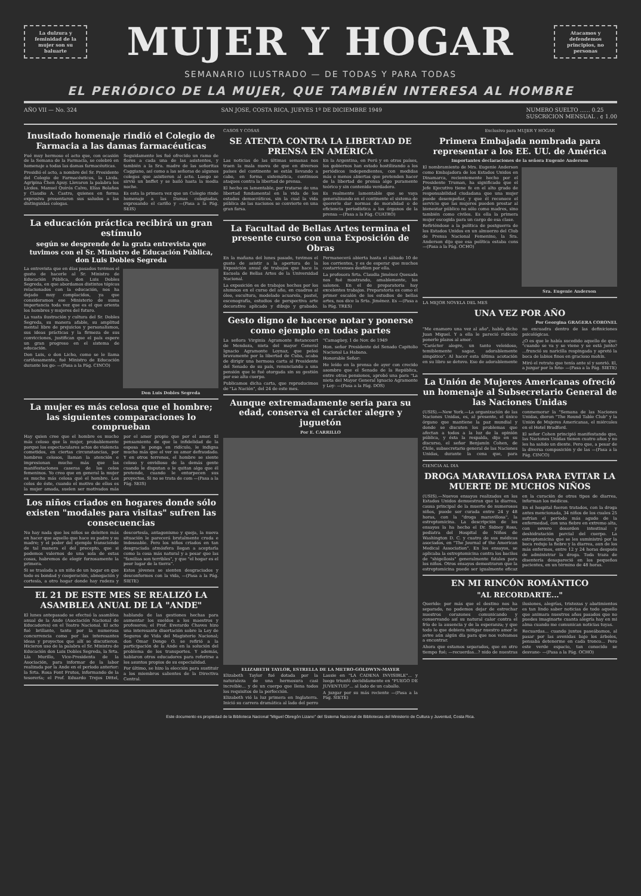La dulzura y feminidad de la mujer son su baluarte
MUJER Y HOGAR
Atacamos y defendemos principios, no personas
SEMANARIO ILUSTRADO — DE TODAS Y PARA TODAS
EL PERIÓDICO DE LA MUJER, QUE TAMBIÉN INTERESA AL HOMBRE
AÑO VII — No. 324 SAN JOSE, COSTA RICA, JUEVES 1º DE DICIEMBRE 1949 NUMERO SUELTO ...... 0.25
SUSCRICION MENSUAL . ¢ 1.00
Inusitado homenaje rindió el Colegio de Farmacia a las damas farmacéuticas
Fué muy hermoso el acto que, con ocasión de la Semana de la Farmacia, se celebró en homenaje a todas las damas farmacéuticas.
Presidió el acto, a nombre del Sr. Presidente del Colegio de Farmacéuticos, la Licda. Agripina Chen Apuy. Llevaron la palabra los Licdos. Manuel Quirós Calvo, Elías Bolaños y Claudio A. Castro, quienes en forma expresiva presentaron sus saludos a las distinguidas colegas.
Seguidamente les fué ofrecido un ramo de flores a cada una de las asistentes, y también a la Sra. madre de las señoritas Caggiano, así como a las señoras de algunos colegas que asistieron al acto. Luego se sirvió un bnffet y se bailó hasta la media noche.
Es esta la primera vez que un Colegio rinde homenaje a las Damas colegiadas, expresando el cariño y —(Pasa a la Pág. SEIS)
La educación práctica recibirá un gran estímulo
según se desprende de la grata entrevista que tuvimos con el Sr. Ministro de Educación Pública, don Luis Dobles Segreda
La entrevista que en días pasados tuvimos el gusto de hacerle al Sr. Ministro de Educación Pública, don Luis Dobles Segreda, en que abordamos distintos tópicos relacionados con la educación, nos ha dejado muy complacidos, ya que consideramos ese Ministerio de suma importancia toda vez que es el que orienta los hombres y mujeres del futuro.
La vasta ilustración y cultura del Sr. Dobles Segreda, su manera afable, su amplitud mental libre de prejuicios y personalismos, sus ideas prácticas y la firmeza de sus convicciones, justifican que el país espere un gran progreso en el sistema de educación.
Don Luis, o don Licho, como se le llama cariñosamente, fué Ministro de Educación durante los go- —(Pasa a la Pág. CINCO)
Don Luis Dobles Segreda
La mujer es más celosa que el hombre; las siguientes comparaciones lo comprueban
Hay quien cree que el hombre es mucho más celoso que la mujer, probablemente porque los espectaculares actos de violencia cometidos, en ciertas circunstancias, por hombres celosos, llaman la atención e impresionan mucho más que las manifestaciones caseras de los celos femeninos. Yo creo que en general la mujer es mucho más celosa qué el hombre. Los celos de éste, cuando el motivo de ellos es la mujer amada, suelen ser motivados más por el amor propio que por el amor. El pensamiento de que la infidelidad de la esposa le ponga en ridículo, le indigna mucho más que el ver su amor defraudado. Y en otros terrenos, el hombre se siente celoso y envidioso de la demás gente cuando le disputan o le quitan algo que él pretende, cuando le entorpecen sus proyectos. Si no se trata de com —(Pasa a la Pág. SEIS)
Los niños criados en hogares donde sólo existen "modales para visitas" sufren las consecuencias
No hay nada que los niños se deleiten más en hacer que aquello que hace su padre y su madre; y el poder del ejemplo transciende de tal manera el del precepto, que si podemos valernos de una sola de estas cosas, habremos de elegir forzosamente la primera.
Si se traslada a un niño de un hogar en que todo es bondad y cooperación, abnegación y cortesía, a otro hogar donde hay rudeza y descortesía, antagonismo y queja, la nueva situación le parecerá brutalmente cruda e indeseable. Pero los niños criados en tan desgraciada atmósfera llegan a aceptarla como la cosa más natural y a pesar que las "familias son terribles", y que "el hogar es el peor lugar de la tierra".
Estos jóvenes se sienten desgraciados y desconformes con la vida, —(Pasa a la Pág. SIETE)
EL 21 DE ESTE MES SE REALIZÓ LA ASAMBLEA ANUAL DE LA "ANDE"
El lunes antepasado se efectuó la asamblea anual de la Ande (Asociación Nacional de Educadores) en el Teatro Nacional. El acto fué brillante, tanto por la numerosa concurrencia como por las interesantes ideas y proyectos que allí se discutieron. Hicieron uso de la palabra el Sr. Ministro de Educación don Luis Dobles Segreda, la Srta. Lía Murillo, Vice-Presidenta de la Asociación, para informar de la labor realizada por la Ande en el período anterior: la Srta. Rosa Font Frutos, informando de la tesorería; el Prof. Eduardo Trejos Dittel, hablando de las gestiones hechas para aumentar los sueldos a los maestros y profesores; el Prof. Everardo Chaves hizo una interesante disertación sobre la Ley de Seguros de Vida del Magisterio Nacional; don Omar Dengo O. se refirió a la participación de la Ande en la solución del problema de los transportes. Y además, hablaron otros educadores para referirse a los asuntos propios de su especialidad.
Por último, se hizo la elección para sustituir a los miembros salientes de la Directiva Central.
CASOS Y COSAS
SE ATENTA CONTRA LA LIBERTAD DE PRENSA EN AMÉRICA
Las noticias de las últimas semanas nos traen la mala nueva de que en diversos países del continente se están llevando a cabo, en forma sistemática, continuos ataques contra la libertad de prensa.
El hecho es lamentable, por tratarse de una libertad fundamental en la vida de los estados democráticos, sin la cual la vida pública de las naciones se convierte en una gran farsa.
En la Argentina, en Perú y en otros países, los gobiernos han estado hostilizando a los periódicos independientes, con medidas más o menos abiertas que pretenden hacer de la libertad de prensa algo puramente teórico y sin contenido verdadero.
Es realmente lamentable que se vaya generalizando en el continente el sistema de quererle dar normas de moralidad o de eficiencia periodística a los órganos de la prensa —(Pasa a la Pág. CUATRO)
La Facultad de Bellas Artes termina el presente curso con una Exposición de Obras
En la mañana del lunes pasado, tuvimos el gusto de asistir a la apertura de la Exposición anual de trabajos que hace la Escuela de Bellas Artes de la Universidad Nacional.
La exposición es de trabajos hechos por los alumnos en el curso del año, en cuadros al óleo, escultura, modelado acuarela, pastel, escenografía, estudios de perspectiva arte decorativo aplicado y dibujo y grabado. Permanecerá abierta hasta el sábado 10 de los corrientes, y es de esperar que muchos costarricenses desfilen por ella.
La profesora Srta. Claudia Jiménez Quesada nos fué mostrando, amablemente, los salones. En el de preparatoria hay excelentes trabajos. Preparatoria es como el primer escalón de los estudios de bellas artes, nos dice la Srta. Jiménez. Es —(Pasa a la Pág. TRES)
Gesto digno de hacerse notar y ponerse como ejemplo en todas partes
La señora Virginia Agramonte Betancourt de Mendoza, nieta del mayor General Ignacio Agramonte Loynaz, que peleó bravamente por la libertad de Cuba, acaba de dirigir una hermosa carta al Presidente del Senado de su país, renunciando a una pensión que le fué otorgada sin su gestión por ese alto cuerpo.
Publicamos dicha carta, que reproducimos de "La Nación", del 24 de este mes.
"Camagüey, 1 de Nov. de 1949
Hon. señor Presidente del Senado Capitolio Nacional La Habana.
Honorable Señor:
He leído en la prensa de ayer con crecido asombro que el Senado de la República, entre otras pensiones, aprobó una para "La nieta del Mayor General Ignacio Agramonte y Loy- —(Pasa a la Pág. DOS)
Aunque extremadamente seria para su edad, conserva el carácter alegre y juguetón
Por E. CARRILLO
ELIZABETH TAYLOR, ESTRELLA DE LA METRO-GOLDWYN-MAYER
Elizabeth Taylor fué dotada por la naturaleza de una hermosura casi increíble... y de un cuerpo que llena todos los requisitos de la perfección.
Elizabeth vió la luz primera en Inglaterra. Inició su carrera dramática al lado del perro Lassie en "LA CADENA INVISIBLE"... y luego triunfó decididamente en "FUEGO DE JUVENTUD"... al lado de un caballo.
A juzgar por su más reciente —(Pasa a la Pág. SIETE)
Exclusivo para MUJER Y HOGAR
Primera Embajada nombrada para representar a los EE. UU. de América
Importantes declaraciones de la señora Eugenie Anderson
El nombramiento de Mrs. Eugenie Anderson como Embajadora de los Estados Unidos en Dinamarca, recientemente hecho por el Presidente Truman, ha significado que el Jefe Ejecutivo tiene fe en el alto grado de responsabilidad ciudadana que una mujer puede desempeñar, y que él reconoce el servicio que las mujeres pueden prestar al bienestar público no sólo como madres, sino también como civiles. Es ella la primera mujer escogida para un cargo de esa clase.
Refiriéndose a la política de postguerra de los Estados Unidos en un almuerzo del Club de Prensa Nacional Femenino, la Sra. Anderson dijo que esa política estaba cons —(Pasa a la Pág. OCHO)
Sra. Eugenie Anderson
LA MEJOR NOVELA DEL MES
UNA VEZ POR AÑO
Por Georgina GRAGERA CORONEL
"Me enamoro una vez al año", había dicho Juan Miguel. Y a ella le pareció ridículo ponerle plazos al amor.
"Carácter alegre, un tanto veleidoso, temiblemente sagaz, adorablemente simpático". Al hacer esta última acotación en su libro se detuvo. Eso de adorablemente no encuadra dentro de las definiciones psicológicas.
¿O es que le había sucedido aquello de que: "cuando se va y se viene y se está junto? ...frunció su naricilla respingada y apretó la boca de labios finos en gracioso mohín.
Miró el retrato que tenía ante sí y sonrió. El, a juzgar por la foto- —(Pasa a la Pág. SIETE)
La Unión de Mujeres Americanas ofreció un homenaje al Subsecretario General de las Naciones Unidas
(USIS).—New York.—La organización de las Naciones Unidas, es, al presente, el único órgano que mantiene la paz mundial y donde se discuten los problemas que afectan a todos a la luz de la opinión pública, y ésta la respalda, dijo en su discurso, el señor Benjamín Cohen, de Chile, subsecretario general de las Naciones Unidas, durante la cena que, para conmemorar la "Semana de las Naciones Unidas, dieron "The Round Table Club" y la Unión de Mujeres Americanas, el miércoles en el Hotel Bradford.
El señor Cohen principió manifestando que, las Naciones Unidas tienen cuatro años y no les ha salido un diente. Pero que, a pesar de la diversa composición y de las —(Pasa a la Pág. CINCO)
CIENCIA AL DIA
DROGA MARAVILLOSA PARA EVITAR LA MUERTE DE MUCHOS NIÑOS
(USIS).—Nuevos ensayos realizados en los Estados Unidos demuestran que la diarrea, causa principal de la muerte de numerosos niños, puede ser curada entre 24 y 48 horas, con la "droga maravillosa", la estreptomicina. La descripción de los ensayos la ha hecho el Dr. Sidney Ross, pediatra del Hospital de Niños de Washington D. C. y cuatro de sus médicos asociados, en "The Journal of the American Medical Association". En los ensayos, se aplicaba la estreptomicina contra los bacilos de "shigellosis" generalmente fatales para los niños. Otros ensayos demostraron que la estreptomicina puede ser igualmente eficaz en la curación de otros tipos de diarrea, informan los médicos.
En el hospital fueron tratados, con la droga antes mencionada, 34 niños de los cuales 25 sufrían el período más agudo de la enfermedad, con una fiebre en extremo alta, con severo desorden intestinal y deshidratación parcial del cuerpo. La estreptomicina que se les suministró por la boca redujo la fiebre y la diarrea, aun de los más enfermos, entre 12 y 24 horas después de administrar la droga. Toda traza de disentería desapareció en los pequeños pacientes, en un término de 48 horas.
EN MI RINCÓN ROMÁNTICO
"AL RECORDARTE..."
Querido: por más que el destino nos ha separado, no podemos dejar de estrechar nuestros corazones comunicando y conservando así su natural calor contra el frío de la ausencia y de la esperanza; y que todo lo que debiera mitigar nuestro amor le avive aún algún día para que nos volvamos a encontrar.
Ahora que estamos separados, que en otro tiempo fué; —recuerdas...? nido de nuestras ilusiones, alegrías, tristezas y abatimientos es tan lindo saber noticias de todo aquello que animara nuestros años pasados que no puedes imaginarte cuanta alegría hay en mi alma cuando me comunican noticias tuyas.
Recuardas... cuando juntos paseábamos, al pasar por las avenidas bajo los árboles, pensaba detenerme en cada tronco... Pero este verde espacio, tan conocido se desvane- —(Pasa a la Pág. OCHO)
Este documento es propiedad de la Biblioteca Nacional "Miguel Obregón Lizano" del Sistema Nacional de Bibliotecas del Ministerio de Cultura y Juventud, Costa Rica.